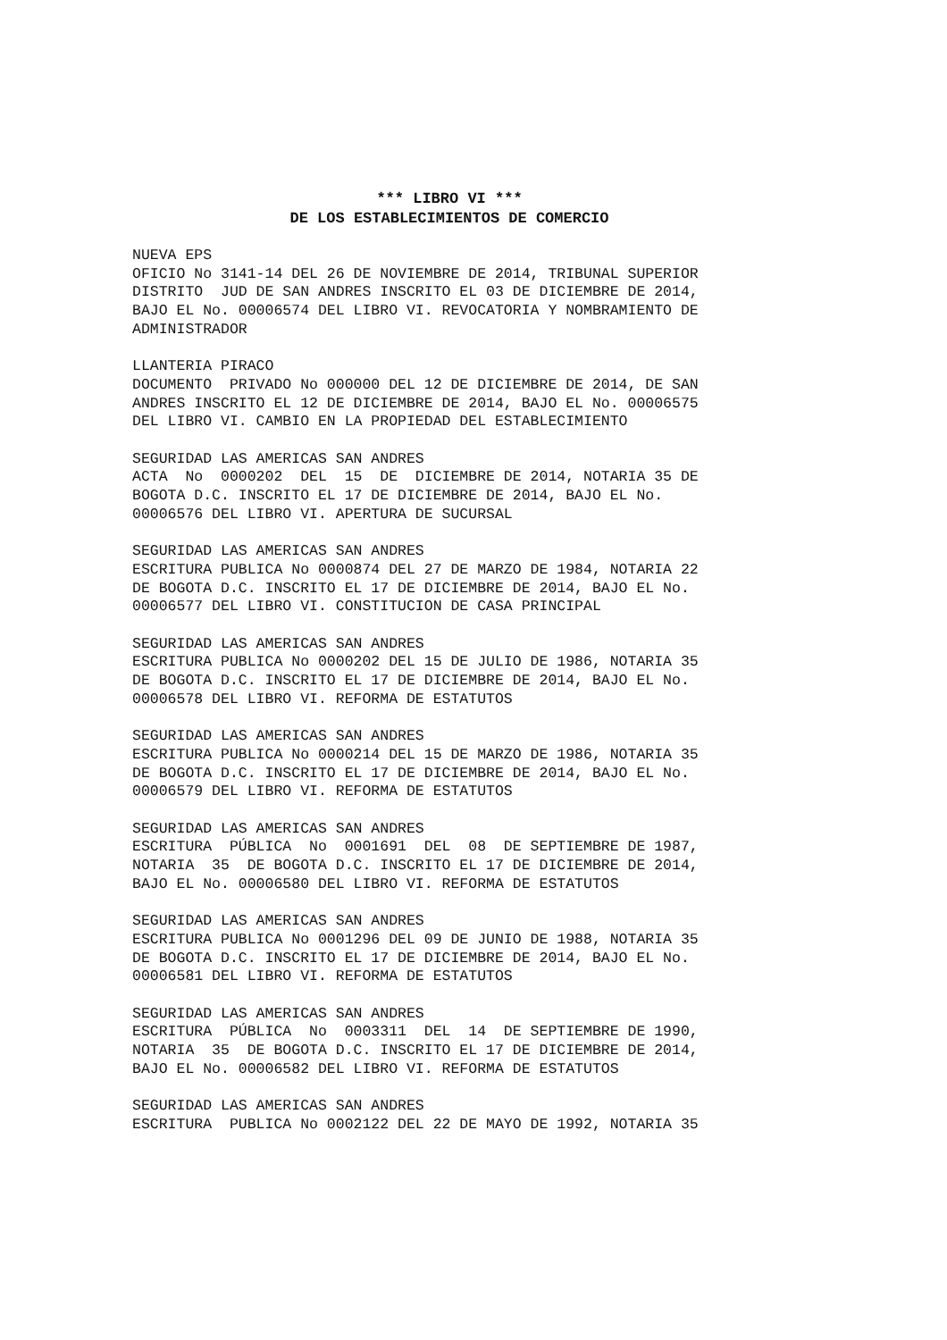*** LIBRO VI ***
DE LOS ESTABLECIMIENTOS DE COMERCIO
NUEVA EPS OFICIO No 3141-14 DEL 26 DE NOVIEMBRE DE 2014, TRIBUNAL SUPERIOR DISTRITO JUD DE SAN ANDRES INSCRITO EL 03 DE DICIEMBRE DE 2014, BAJO EL No. 00006574 DEL LIBRO VI. REVOCATORIA Y NOMBRAMIENTO DE ADMINISTRADOR
LLANTERIA PIRACO DOCUMENTO PRIVADO No 000000 DEL 12 DE DICIEMBRE DE 2014, DE SAN ANDRES INSCRITO EL 12 DE DICIEMBRE DE 2014, BAJO EL No. 00006575 DEL LIBRO VI. CAMBIO EN LA PROPIEDAD DEL ESTABLECIMIENTO
SEGURIDAD LAS AMERICAS SAN ANDRES ACTA No 0000202 DEL 15 DE DICIEMBRE DE 2014, NOTARIA 35 DE BOGOTA D.C. INSCRITO EL 17 DE DICIEMBRE DE 2014, BAJO EL No. 00006576 DEL LIBRO VI. APERTURA DE SUCURSAL
SEGURIDAD LAS AMERICAS SAN ANDRES ESCRITURA PUBLICA No 0000874 DEL 27 DE MARZO DE 1984, NOTARIA 22 DE BOGOTA D.C. INSCRITO EL 17 DE DICIEMBRE DE 2014, BAJO EL No. 00006577 DEL LIBRO VI. CONSTITUCION DE CASA PRINCIPAL
SEGURIDAD LAS AMERICAS SAN ANDRES ESCRITURA PUBLICA No 0000202 DEL 15 DE JULIO DE 1986, NOTARIA 35 DE BOGOTA D.C. INSCRITO EL 17 DE DICIEMBRE DE 2014, BAJO EL No. 00006578 DEL LIBRO VI. REFORMA DE ESTATUTOS
SEGURIDAD LAS AMERICAS SAN ANDRES ESCRITURA PUBLICA No 0000214 DEL 15 DE MARZO DE 1986, NOTARIA 35 DE BOGOTA D.C. INSCRITO EL 17 DE DICIEMBRE DE 2014, BAJO EL No. 00006579 DEL LIBRO VI. REFORMA DE ESTATUTOS
SEGURIDAD LAS AMERICAS SAN ANDRES ESCRITURA PÚBLICA No 0001691 DEL 08 DE SEPTIEMBRE DE 1987, NOTARIA 35 DE BOGOTA D.C. INSCRITO EL 17 DE DICIEMBRE DE 2014, BAJO EL No. 00006580 DEL LIBRO VI. REFORMA DE ESTATUTOS
SEGURIDAD LAS AMERICAS SAN ANDRES ESCRITURA PUBLICA No 0001296 DEL 09 DE JUNIO DE 1988, NOTARIA 35 DE BOGOTA D.C. INSCRITO EL 17 DE DICIEMBRE DE 2014, BAJO EL No. 00006581 DEL LIBRO VI. REFORMA DE ESTATUTOS
SEGURIDAD LAS AMERICAS SAN ANDRES ESCRITURA PÚBLICA No 0003311 DEL 14 DE SEPTIEMBRE DE 1990, NOTARIA 35 DE BOGOTA D.C. INSCRITO EL 17 DE DICIEMBRE DE 2014, BAJO EL No. 00006582 DEL LIBRO VI. REFORMA DE ESTATUTOS
SEGURIDAD LAS AMERICAS SAN ANDRES ESCRITURA PUBLICA No 0002122 DEL 22 DE MAYO DE 1992, NOTARIA 35